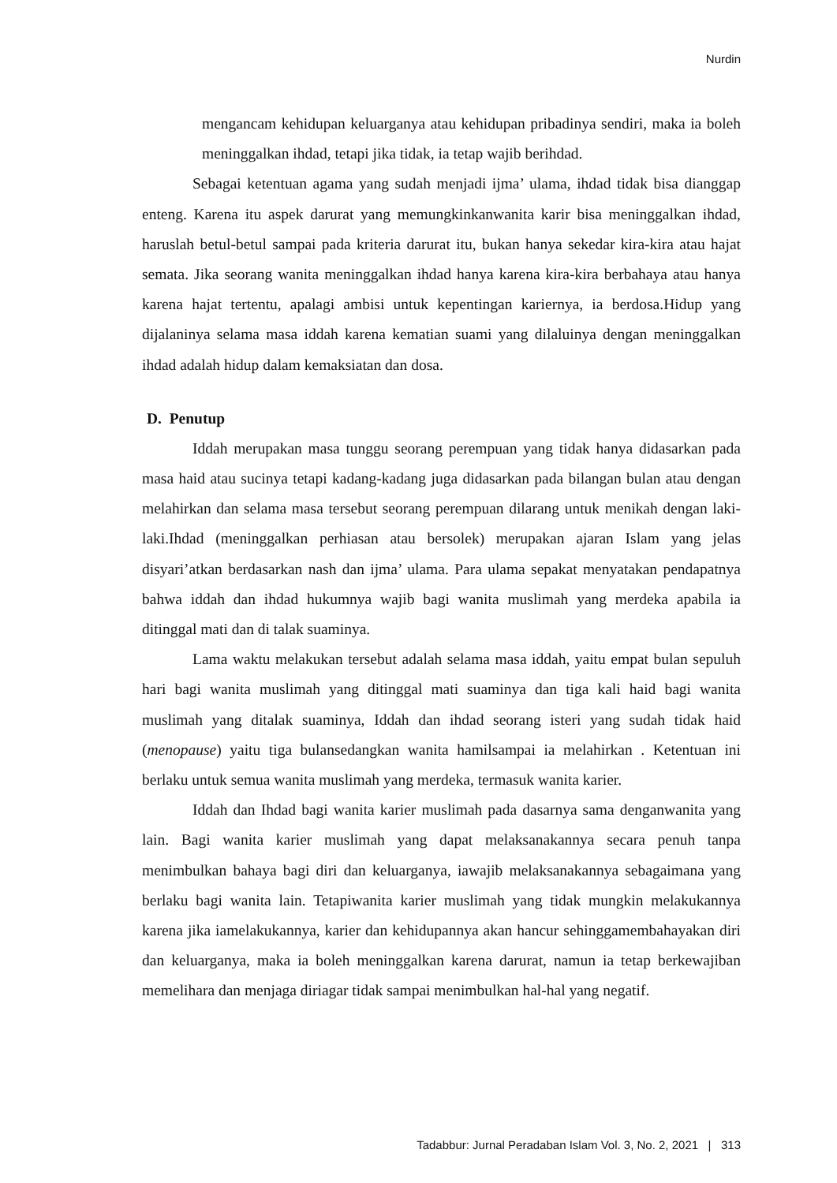Nurdin
mengancam kehidupan keluarganya atau kehidupan pribadinya sendiri, maka ia boleh meninggalkan ihdad, tetapi jika tidak, ia tetap wajib berihdad.
Sebagai ketentuan agama yang sudah menjadi ijma’ ulama, ihdad tidak bisa dianggap enteng. Karena itu aspek darurat yang memungkinkanwanita karir bisa meninggalkan ihdad, haruslah betul-betul sampai pada kriteria darurat itu, bukan hanya sekedar kira-kira atau hajat semata. Jika seorang wanita meninggalkan ihdad hanya karena kira-kira berbahaya atau hanya karena hajat tertentu, apalagi ambisi untuk kepentingan kariernya, ia berdosa.Hidup yang dijalaninya selama masa iddah karena kematian suami yang dilaluinya dengan meninggalkan ihdad adalah hidup dalam kemaksiatan dan dosa.
D. Penutup
Iddah merupakan masa tunggu seorang perempuan yang tidak hanya didasarkan pada masa haid atau sucinya tetapi kadang-kadang juga didasarkan pada bilangan bulan atau dengan melahirkan dan selama masa tersebut seorang perempuan dilarang untuk menikah dengan laki-laki.Ihdad (meninggalkan perhiasan atau bersolek) merupakan ajaran Islam yang jelas disyari’atkan berdasarkan nash dan ijma’ ulama. Para ulama sepakat menyatakan pendapatnya bahwa iddah dan ihdad hukumnya wajib bagi wanita muslimah yang merdeka apabila ia ditinggal mati dan di talak suaminya.
Lama waktu melakukan tersebut adalah selama masa iddah, yaitu empat bulan sepuluh hari bagi wanita muslimah yang ditinggal mati suaminya dan tiga kali haid bagi wanita muslimah yang ditalak suaminya, Iddah dan ihdad seorang isteri yang sudah tidak haid (menopause) yaitu tiga bulansedangkan wanita hamilsampai ia melahirkan . Ketentuan ini berlaku untuk semua wanita muslimah yang merdeka, termasuk wanita karier.
Iddah dan Ihdad bagi wanita karier muslimah pada dasarnya sama denganwanita yang lain. Bagi wanita karier muslimah yang dapat melaksanakannya secara penuh tanpa menimbulkan bahaya bagi diri dan keluarganya, iawajib melaksanakannya sebagaimana yang berlaku bagi wanita lain. Tetapiwanita karier muslimah yang tidak mungkin melakukannya karena jika iamelakukannya, karier dan kehidupannya akan hancur sehinggamembahayakan diri dan keluarganya, maka ia boleh meninggalkan karena darurat, namun ia tetap berkewajiban memelihara dan menjaga diriagar tidak sampai menimbulkan hal-hal yang negatif.
Tadabbur: Jurnal Peradaban Islam Vol. 3, No. 2, 2021 | 313